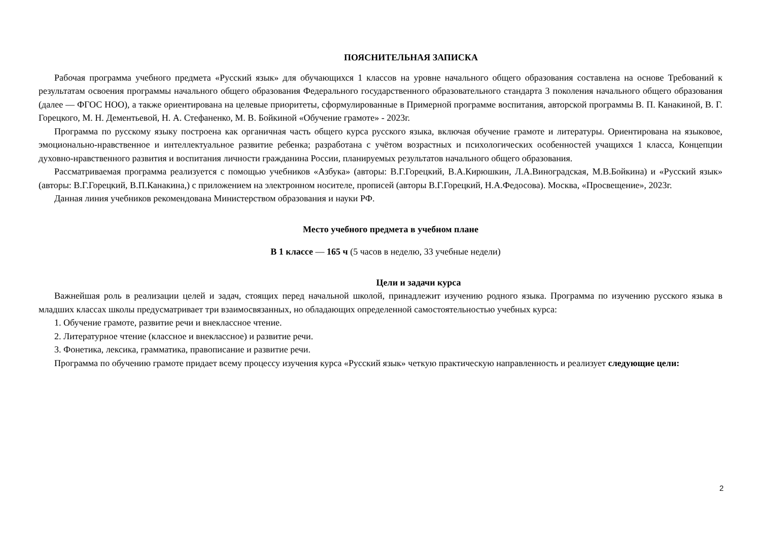ПОЯСНИТЕЛЬНАЯ ЗАПИСКА
Рабочая программа учебного предмета «Русский язык» для обучающихся 1 классов на уровне начального общего образования составлена на основе Требований к результатам освоения программы начального общего образования Федерального государственного образовательного стандарта 3 поколения начального общего образования (далее — ФГОС НОО), а также ориентирована на целевые приоритеты, сформулированные в Примерной программе воспитания, авторской программы В. П. Канакиной, В. Г. Горецкого, М. Н. Дементьевой, Н. А. Стефаненко, М. В. Бойкиной «Обучение грамоте» - 2023г.
Программа по русскому языку построена как органичная часть общего курса русского языка, включая обучение грамоте и литературы. Ориентирована на языковое, эмоционально-нравственное и интеллектуальное развитие ребенка; разработана с учётом возрастных и психологических особенностей учащихся 1 класса, Концепции духовно-нравственного развития и воспитания личности гражданина России, планируемых результатов начального общего образования.
Рассматриваемая программа реализуется с помощью учебников «Азбука» (авторы: В.Г.Горецкий, В.А.Кирюшкин, Л.А.Виноградская, М.В.Бойкина) и «Русский язык» (авторы: В.Г.Горецкий, В.П.Канакина,) с приложением на электронном носителе, прописей (авторы В.Г.Горецкий, Н.А.Федосова). Москва, «Просвещение», 2023г.
Данная линия учебников рекомендована Министерством образования и науки РФ.
Место учебного предмета в учебном плане
В 1 классе — 165 ч (5 часов в неделю, 33 учебные недели)
Цели и задачи курса
Важнейшая роль в реализации целей и задач, стоящих перед начальной школой, принадлежит изучению родного языка. Программа по изучению русского языка в младших классах школы предусматривает три взаимосвязанных, но обладающих определенной самостоятельностью учебных курса:
1. Обучение грамоте, развитие речи и внеклассное чтение.
2. Литературное чтение (классное и внеклассное) и развитие речи.
3. Фонетика, лексика, грамматика, правописание и развитие речи.
Программа по обучению грамоте придает всему процессу изучения курса «Русский язык» четкую практическую направленность и реализует следующие цели:
2